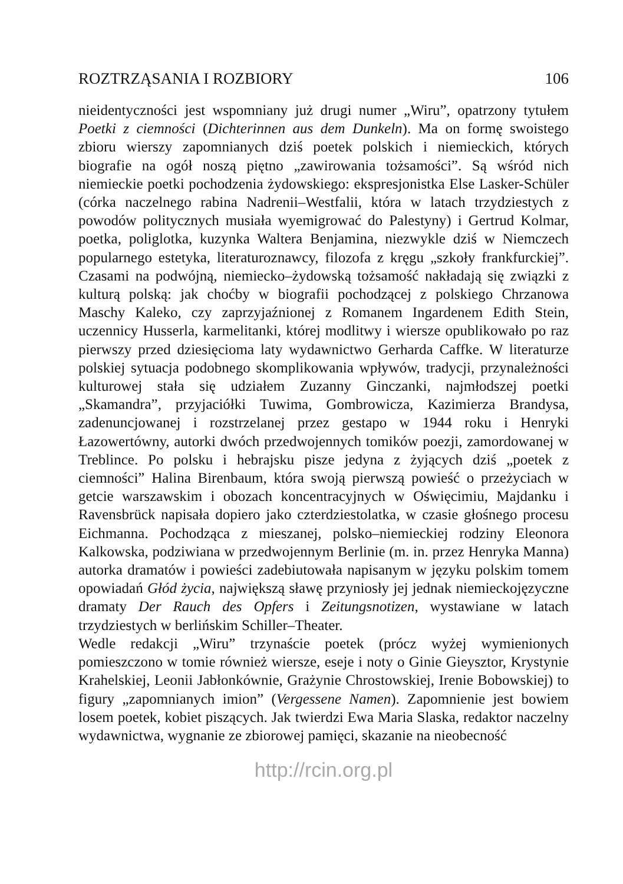ROZTRZĄSANIA I ROZBIORY 106
nieidentyczności jest wspomniany już drugi numer „Wiru”, opatrzony tytułem Poetki z ciemności (Dichterinnen aus dem Dunkeln). Ma on formę swoistego zbioru wierszy zapomnianych dziś poetek polskich i niemieckich, których biografie na ogół noszą piętno „zawirowania tożsamości”. Są wśród nich niemieckie poetki pochodzenia żydowskiego: ekspresjonistka Else Lasker-Schüler (córka naczelnego rabina Nadrenii–Westfalii, która w latach trzydziestych z powodów politycznych musiała wyemigrować do Palestyny) i Gertrud Kolmar, poetka, poliglotka, kuzynka Waltera Benjamina, niezwykle dziś w Niemczech popularnego estetyka, literaturoznawcy, filozofa z kręgu „szkoły frankfurckiej”. Czasami na podwójną, niemiecko–żydowską tożsamość nakładają się związki z kulturą polską: jak choćby w biografii pochodzącej z polskiego Chrzanowa Maschy Kaleko, czy zaprzyjaźnionej z Romanem Ingardenem Edith Stein, uczennicy Husserla, karmelitanki, której modlitwy i wiersze opublikowało po raz pierwszy przed dziesięcioma laty wydawnictwo Gerharda Caffke. W literaturze polskiej sytuacja podobnego skomplikowania wpływów, tradycji, przynależności kulturowej stała się udziałem Zuzanny Ginczanki, najmłodszej poetki „Skamandra”, przyjaciółki Tuwima, Gombrowicza, Kazimierza Brandysa, zadenuncjowanej i rozstrzelanej przez gestapo w 1944 roku i Henryki Łazowertówny, autorki dwóch przedwojennych tomików poezji, zamordowanej w Treblince. Po polsku i hebrajsku pisze jedyna z żyjących dziś „poetek z ciemności” Halina Birenbaum, która swoją pierwszą powieść o przeżyciach w getcie warszawskim i obozach koncentracyjnych w Oświęcimiu, Majdanku i Ravensbrück napisała dopiero jako czterdziestolatka, w czasie głośnego procesu Eichmanna. Pochodząca z mieszanej, polsko–niemieckiej rodziny Eleonora Kalkowska, podziwiana w przedwojennym Berlinie (m. in. przez Henryka Manna) autorka dramatów i powieści zadebiutowała napisanym w języku polskim tomem opowiadań Głód życia, największą sławę przyniosły jej jednak niemieckojęzyczne dramaty Der Rauch des Opfers i Zeitungsnotizen, wystawiane w latach trzydziestych w berlińskim Schiller–Theater.
Wedle redakcji „Wiru” trzynaście poetek (prócz wyżej wymienionych pomieszczono w tomie również wiersze, eseje i noty o Ginie Gieysztor, Krystynie Krahelskiej, Leonii Jabłonkównie, Grażynie Chrostowskiej, Irenie Bobowskiej) to figury „zapomnianych imion” (Vergessene Namen). Zapomnienie jest bowiem losem poetek, kobiet piszących. Jak twierdzi Ewa Maria Slaska, redaktor naczelny wydawnictwa, wygnanie ze zbiorowej pamięci, skazanie na nieobecność
http://rcin.org.pl